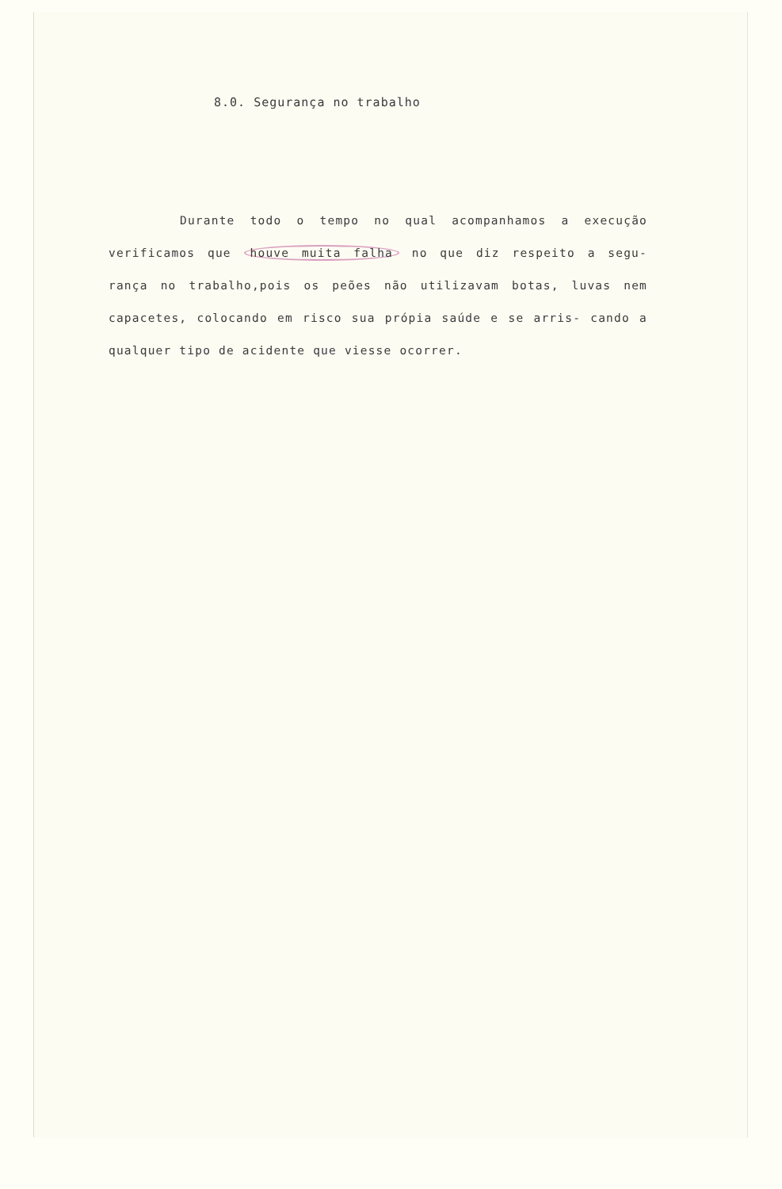8.0. Segurança no trabalho
Durante todo o tempo no qual acompanhamos a execução verificamos que houve muita falha no que diz respeito a segu- rança no trabalho,pois os peões não utilizavam botas, luvas nem capacetes, colocando em risco sua própia saúde e se arris- cando a qualquer tipo de acidente que viesse ocorrer.